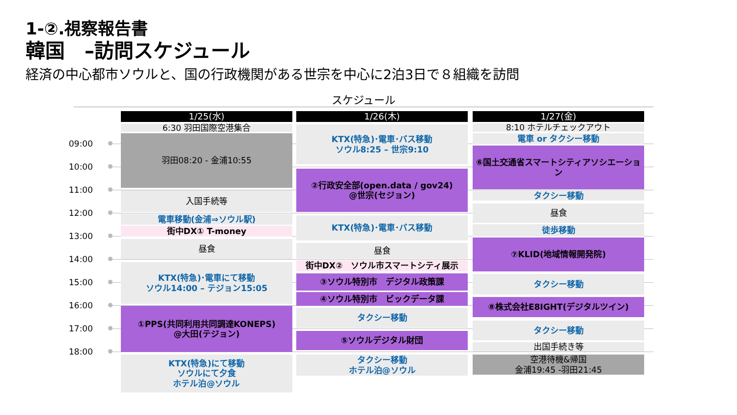1-②.視察報告書
韓国　–訪問スケジュール
経済の中心都市ソウルと、国の行政機関がある世宗を中心に2泊3日で８組織を訪問
スケジュール
09:00
10:00
11:00
12:00
13:00
14:00
15:00
16:00
17:00
18:00
1/25(水)
6:30 羽田国際空港集合
羽田08:20 - 金浦10:55
入国手続等
電車移動(金浦⇒ソウル駅)
街中DX① T-money
昼食
KTX(特急)･電車にて移動
ソウル14:00 – テジョン15:05
①PPS(共同利用共同調達KONEPS)
@大田(テジョン)
KTX(特急)にて移動
ソウルにて夕食
ホテル泊@ソウル
1/26(木)
KTX(特急)･電車･バス移動
ソウル8:25 – 世宗9:10
②行政安全部(open.data / gov24)
@世宗(セジョン)
KTX(特急)･電車･バス移動
昼食
街中DX②　ソウル市スマートシティ展示
③ソウル特別市　デジタル政策課
④ソウル特別市　ビックデータ課
タクシー移動
⑤ソウルデジタル財団
タクシー移動
ホテル泊@ソウル
1/27(金)
8:10 ホテルチェックアウト
電車 or タクシー移動
⑥国土交通省スマートシティアソシエーション
タクシー移動
昼食
徒歩移動
⑦KLID(地域情報開発院)
タクシー移動
⑧株式会社E8IGHT(デジタルツイン)
タクシー移動
出国手続き等
空港待機&帰国
金浦19:45 -羽田21:45